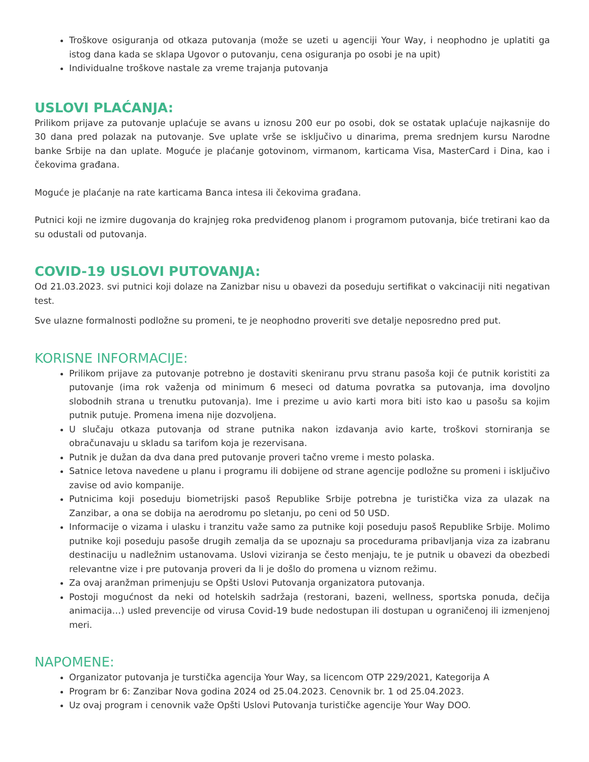Troškove osiguranja od otkaza putovanja (može se uzeti u agenciji Your Way, i neophodno je uplatiti ga istog dana kada se sklapa Ugovor o putovanju, cena osiguranja po osobi je na upit)
Individualne troškove nastale za vreme trajanja putovanja
USLOVI PLAĆANJA:
Prilikom prijave za putovanje uplaćuje se avans u iznosu 200 eur po osobi, dok se ostatak uplaćuje najkasnije do 30 dana pred polazak na putovanje. Sve uplate vrše se isključivo u dinarima, prema srednjem kursu Narodne banke Srbije na dan uplate. Moguće je plaćanje gotovinom, virmanom, karticama Visa, MasterCard i Dina, kao i čekovima građana.
Moguće je plaćanje na rate karticama Banca intesa ili čekovima građana.
Putnici koji ne izmire dugovanja do krajnjeg roka predviđenog planom i programom putovanja, biće tretirani kao da su odustali od putovanja.
COVID-19 USLOVI PUTOVANJA:
Od 21.03.2023. svi putnici koji dolaze na Zanizbar nisu u obavezi da poseduju sertifikat o vakcinaciji niti negativan test.
Sve ulazne formalnosti podložne su promeni, te je neophodno proveriti sve detalje neposredno pred put.
KORISNE INFORMACIJE:
Prilikom prijave za putovanje potrebno je dostaviti skeniranu prvu stranu pasoša koji će putnik koristiti za putovanje (ima rok važenja od minimum 6 meseci od datuma povratka sa putovanja, ima dovoljno slobodnih strana u trenutku putovanja). Ime i prezime u avio karti mora biti isto kao u pasošu sa kojim putnik putuje. Promena imena nije dozvoljena.
U slučaju otkaza putovanja od strane putnika nakon izdavanja avio karte, troškovi storniranja se obračunavaju u skladu sa tarifom koja je rezervisana.
Putnik je dužan da dva dana pred putovanje proveri tačno vreme i mesto polaska.
Satnice letova navedene u planu i programu ili dobijene od strane agencije podložne su promeni i isključivo zavise od avio kompanije.
Putnicima koji poseduju biometrijski pasoš Republike Srbije potrebna je turistička viza za ulazak na Zanzibar, a ona se dobija na aerodromu po sletanju, po ceni od 50 USD.
Informacije o vizama i ulasku i tranzitu važe samo za putnike koji poseduju pasoš Republike Srbije. Molimo putnike koji poseduju pasoše drugih zemalja da se upoznaju sa procedurama pribavljanja viza za izabranu destinaciju u nadležnim ustanovama. Uslovi viziranja se često menjaju, te je putnik u obavezi da obezbedi relevantne vize i pre putovanja proveri da li je došlo do promena u viznom režimu.
Za ovaj aranžman primenjuju se Opšti Uslovi Putovanja organizatora putovanja.
Postoji mogućnost da neki od hotelskih sadržaja (restorani, bazeni, wellness, sportska ponuda, dečija animacija…) usled prevencije od virusa Covid-19 bude nedostupan ili dostupan u ograničenoj ili izmenjenoj meri.
NAPOMENE:
Organizator putovanja je turstička agencija Your Way, sa licencom OTP 229/2021, Kategorija A
Program br 6: Zanzibar Nova godina 2024 od 25.04.2023. Cenovnik br. 1 od 25.04.2023.
Uz ovaj program i cenovnik važe Opšti Uslovi Putovanja turističke agencije Your Way DOO.